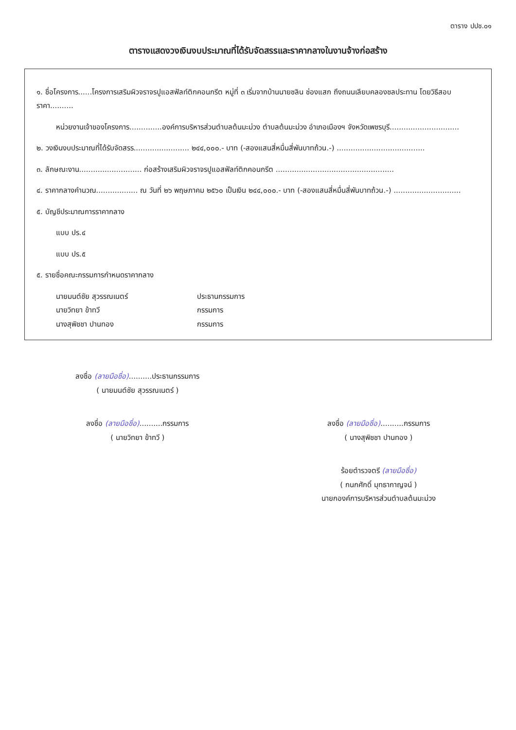ตาราง ปปช.๐๑
ตารางแสดงวงเงินงบประมาณที่ได้รับจัดสรรและราคากลางในงานจ้างก่อสร้าง
๑. ชื่อโครงการ......โครงการเสริมผิวจราจรปูแอสฟัลท์ติกคอนกรีต หมู่ที่ ๓ เริ่มจากบ้านนายชลิน ช่องแสก ถึงถนนเลียบคลองชลประทาน โดยวิธีสอบราคา..........
หน่วยงานเจ้าของโครงการ..............องค์การบริหารส่วนตำบลต้นมะม่วง ตำบลต้นมะม่วง อำเภอเมืองฯ จังหวัดเพชรบุรี..............................
๒. วงเงินงบประมาณที่ได้รับจัดสรร........................ ๒๔๔,๐๐๐.- บาท (-สองแสนสี่หมื่นสี่พันบาทถ้วน.-) ......................................
๓. ลักษณะงาน........................... ก่อสร้างเสริมผิวจราจรปูแอสฟัลท์ติกคอนกรีต ...................................................
๔. ราคากลางคำนวณ.................. ณ วันที่ ๒๖ พฤษภาคม ๒๕๖๐ เป็นเงิน ๒๔๔,๐๐๐.- บาท (-สองแสนสี่หมื่นสี่พันบาทถ้วน.-) .............................
๕. บัญชีประมาณการราคากลาง
แบบ ปร.๔
แบบ ปร.๕
๕. รายชื่อคณะกรรมการกำหนดราคากลาง
นายมนต์ชัย สุวรรณเนตร์ ประธานกรรมการ
นายวิทยา ข้าทวี กรรมการ
นางสุพิชชา ปานทอง กรรมการ
ลงชื่อ (ลายมือชื่อ)..........ประธานกรรมการ
( นายมนต์ชัย สุวรรณเนตร์ )
ลงชื่อ (ลายมือชื่อ)..........กรรมการ
( นายวิทยา ข้าทวี )
ลงชื่อ (ลายมือชื่อ)..........กรรมการ
( นางสุพิชชา ปานทอง )
ร้อยตำรวจตรี (ลายมือชื่อ)
( กนกศักดิ์ มุทธากาญจน์ )
นายกองค์การบริหารส่วนตำบลต้นมะม่วง